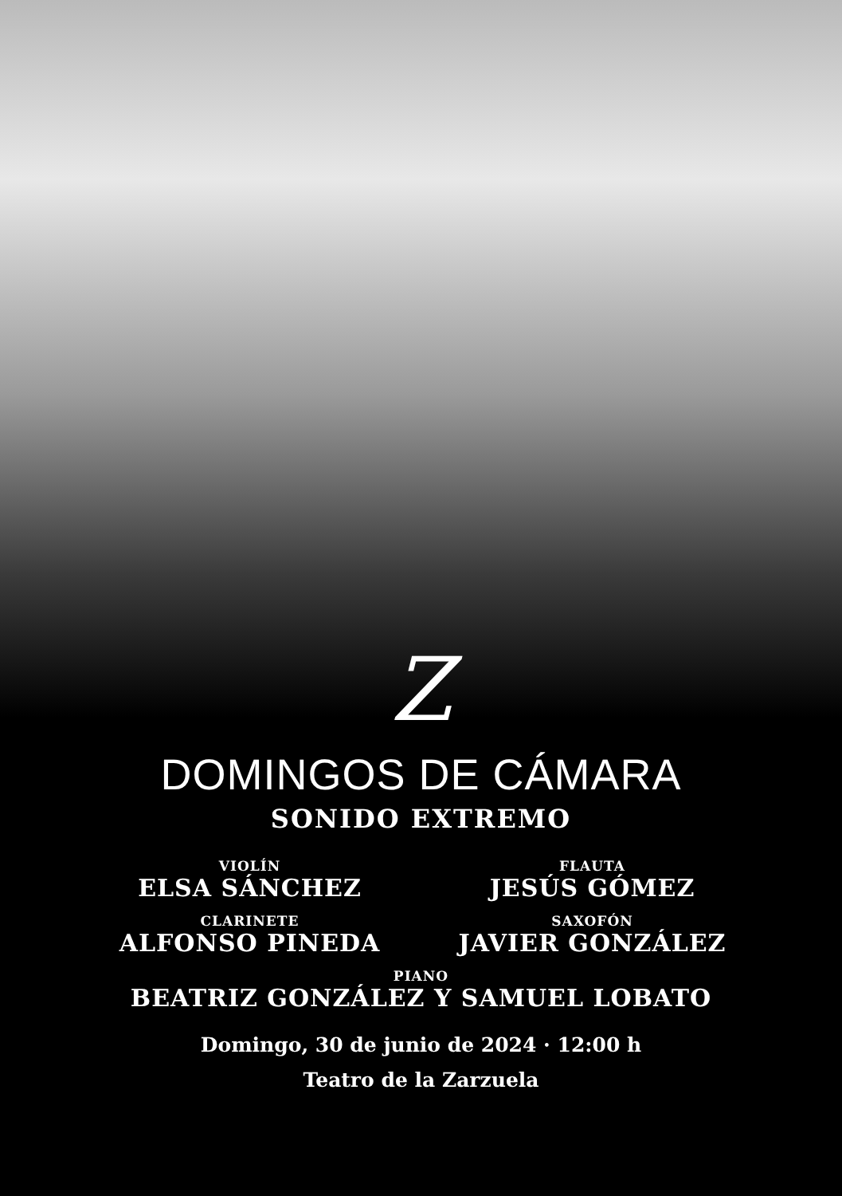Z
DOMINGOS DE CÁMARA
SONIDO EXTREMO
VIOLÍN
ELSA SÁNCHEZ
FLAUTA
JESÚS GÓMEZ
CLARINETE
ALFONSO PINEDA
SAXOFÓN
JAVIER GONZÁLEZ
PIANO
BEATRIZ GONZÁLEZ Y SAMUEL LOBATO
Domingo, 30 de junio de 2024 · 12:00 h
Teatro de la Zarzuela